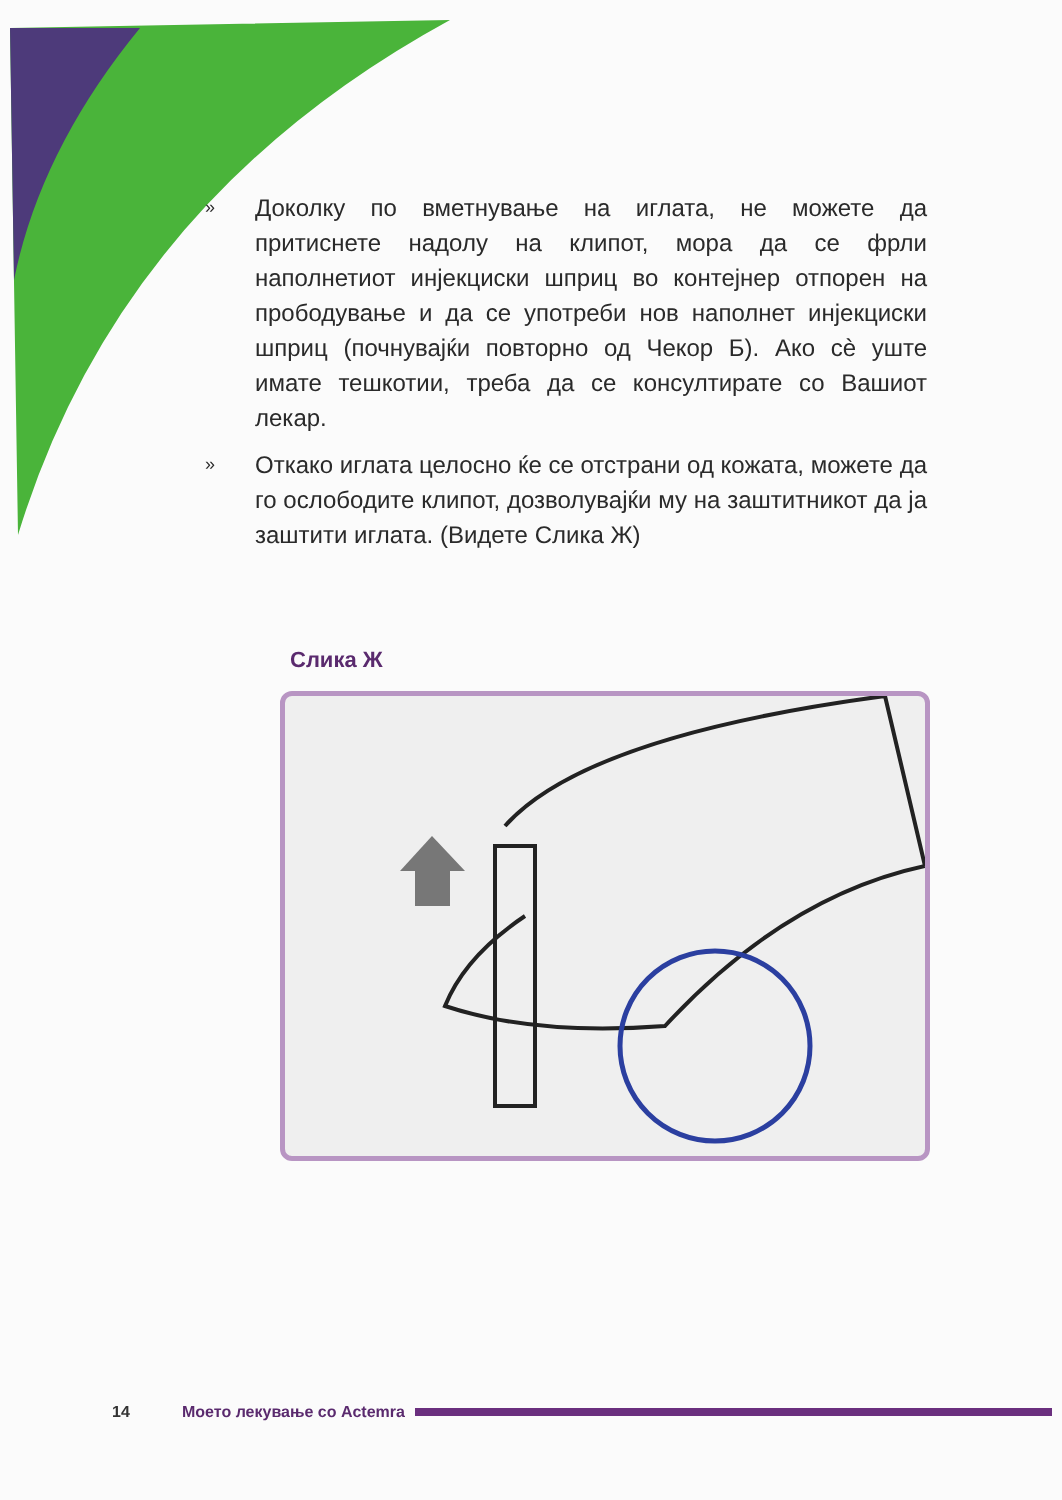» Доколку по вметнување на иглата, не можете да притиснете надолу на клипот, мора да се фрли наполнетиот инјекциски шприц во контејнер отпорен на прободување и да се употреби нов наполнет инјекциски шприц (почнувајќи повторно од Чекор Б). Ако сè уште имате тешкотии, треба да се консултирате со Вашиот лекар.
» Откако иглата целосно ќе се отстрани од кожата, можете да го ослободите клипот, дозволувајќи му на заштитникот да ја заштити иглата. (Видете Слика Ж)
Слика Ж
14 Моето лекување со Actemra